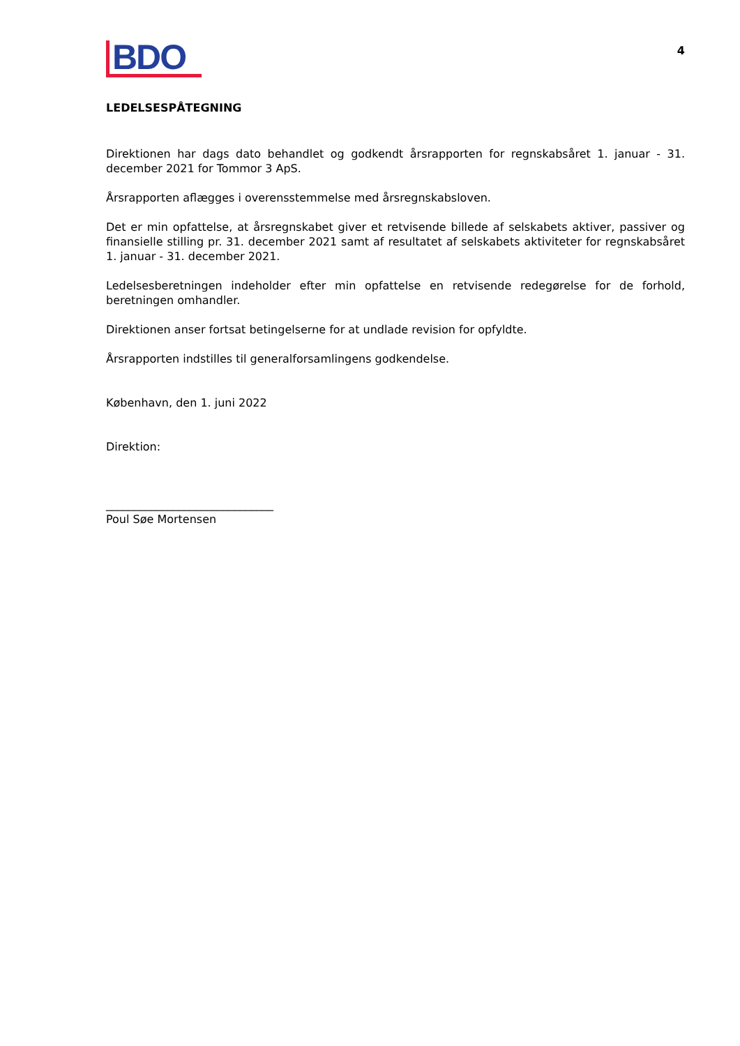BDO
4
LEDELSESPÅTEGNING
Direktionen har dags dato behandlet og godkendt årsrapporten for regnskabsåret 1. januar - 31. december 2021 for Tommor 3 ApS.
Årsrapporten aflægges i overensstemmelse med årsregnskabsloven.
Det er min opfattelse, at årsregnskabet giver et retvisende billede af selskabets aktiver, passiver og finansielle stilling pr. 31. december 2021 samt af resultatet af selskabets aktiviteter for regnskabsåret 1. januar - 31. december 2021.
Ledelsesberetningen indeholder efter min opfattelse en retvisende redegørelse for de forhold, beretningen omhandler.
Direktionen anser fortsat betingelserne for at undlade revision for opfyldte.
Årsrapporten indstilles til generalforsamlingens godkendelse.
København, den 1. juni 2022
Direktion:
______________________________
Poul Søe Mortensen